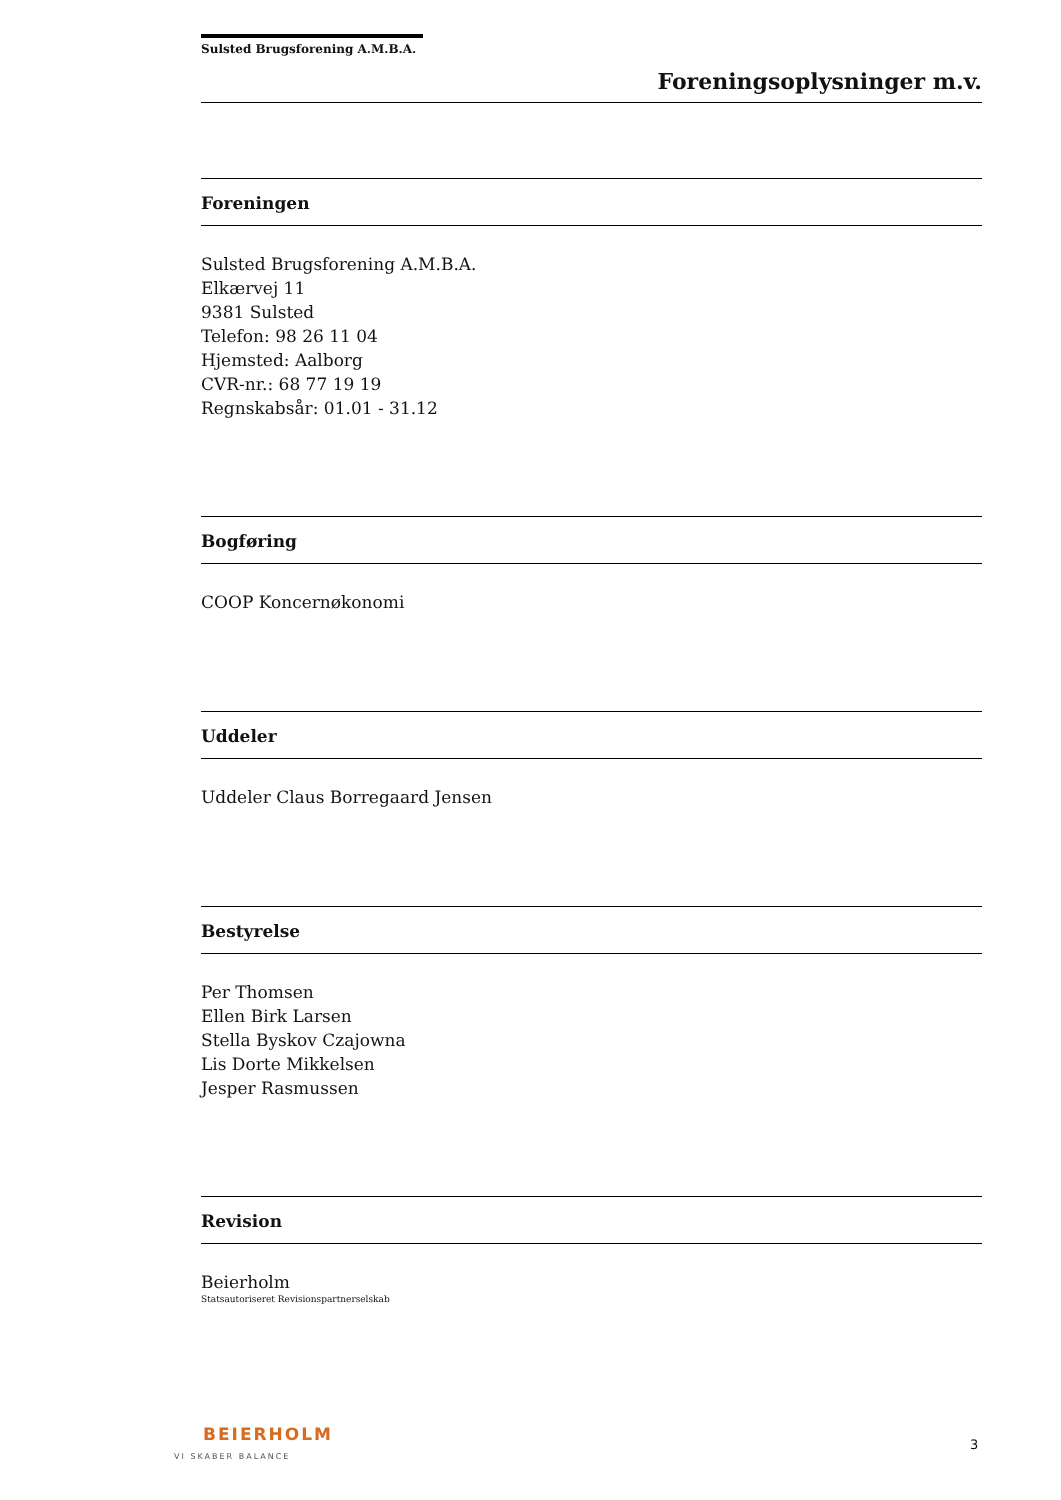Sulsted Brugsforening A.M.B.A.
Foreningsoplysninger m.v.
Foreningen
Sulsted Brugsforening A.M.B.A.
Elkærvej 11
9381 Sulsted
Telefon: 98 26 11 04
Hjemsted: Aalborg
CVR-nr.: 68 77 19 19
Regnskabsår: 01.01 - 31.12
Bogføring
COOP Koncernøkonomi
Uddeler
Uddeler Claus Borregaard Jensen
Bestyrelse
Per Thomsen
Ellen Birk Larsen
Stella Byskov Czajowna
Lis Dorte Mikkelsen
Jesper Rasmussen
Revision
Beierholm
Statsautoriseret Revisionspartnerselskab
BEIERHOLM
VI SKABER BALANCE
3